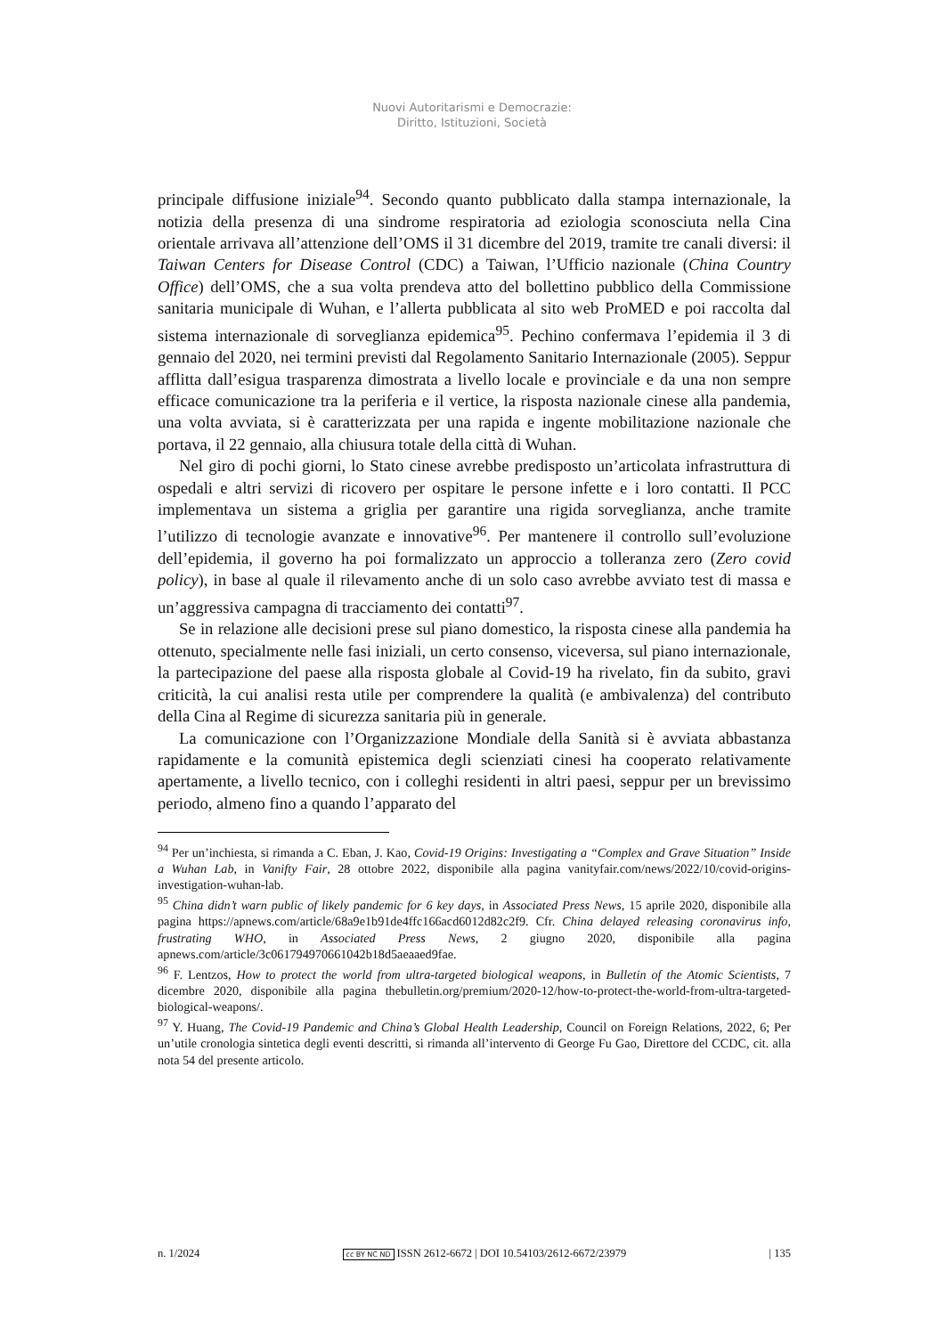Nuovi Autoritarismi e Democrazie:
Diritto, Istituzioni, Società
principale diffusione iniziale<sup>94</sup>. Secondo quanto pubblicato dalla stampa internazionale, la notizia della presenza di una sindrome respiratoria ad eziologia sconosciuta nella Cina orientale arrivava all’attenzione dell’OMS il 31 dicembre del 2019, tramite tre canali diversi: il Taiwan Centers for Disease Control (CDC) a Taiwan, l’Ufficio nazionale (China Country Office) dell’OMS, che a sua volta prendeva atto del bollettino pubblico della Commissione sanitaria municipale di Wuhan, e l’allerta pubblicata al sito web ProMED e poi raccolta dal sistema internazionale di sorveglianza epidemica<sup>95</sup>. Pechino confermava l’epidemia il 3 di gennaio del 2020, nei termini previsti dal Regolamento Sanitario Internazionale (2005). Seppur afflitta dall’esigua trasparenza dimostrata a livello locale e provinciale e da una non sempre efficace comunicazione tra la periferia e il vertice, la risposta nazionale cinese alla pandemia, una volta avviata, si è caratterizzata per una rapida e ingente mobilitazione nazionale che portava, il 22 gennaio, alla chiusura totale della città di Wuhan.
Nel giro di pochi giorni, lo Stato cinese avrebbe predisposto un’articolata infrastruttura di ospedali e altri servizi di ricovero per ospitare le persone infette e i loro contatti. Il PCC implementava un sistema a griglia per garantire una rigida sorveglianza, anche tramite l’utilizzo di tecnologie avanzate e innovative<sup>96</sup>. Per mantenere il controllo sull’evoluzione dell’epidemia, il governo ha poi formalizzato un approccio a tolleranza zero (Zero covid policy), in base al quale il rilevamento anche di un solo caso avrebbe avviato test di massa e un’aggressiva campagna di tracciamento dei contatti<sup>97</sup>.
Se in relazione alle decisioni prese sul piano domestico, la risposta cinese alla pandemia ha ottenuto, specialmente nelle fasi iniziali, un certo consenso, viceversa, sul piano internazionale, la partecipazione del paese alla risposta globale al Covid-19 ha rivelato, fin da subito, gravi criticità, la cui analisi resta utile per comprendere la qualità (e ambivalenza) del contributo della Cina al Regime di sicurezza sanitaria più in generale.
La comunicazione con l’Organizzazione Mondiale della Sanità si è avviata abbastanza rapidamente e la comunità epistemica degli scienziati cinesi ha cooperato relativamente apertamente, a livello tecnico, con i colleghi residenti in altri paesi, seppur per un brevissimo periodo, almeno fino a quando l’apparato del
<sup>94</sup> Per un’inchiesta, si rimanda a C. Eban, J. Kao, Covid-19 Origins: Investigating a “Complex and Grave Situation” Inside a Wuhan Lab, in Vanifty Fair, 28 ottobre 2022, disponibile alla pagina vanityfair.com/news/2022/10/covid-origins-investigation-wuhan-lab.
<sup>95</sup> China didn’t warn public of likely pandemic for 6 key days, in Associated Press News, 15 aprile 2020, disponibile alla pagina https://apnews.com/article/68a9e1b91de4ffc166acd6012d82c2f9. Cfr. China delayed releasing coronavirus info, frustrating WHO, in Associated Press News, 2 giugno 2020, disponibile alla pagina apnews.com/article/3c061794970661042b18d5aeaaed9fae.
<sup>96</sup> F. Lentzos, How to protect the world from ultra-targeted biological weapons, in Bulletin of the Atomic Scientists, 7 dicembre 2020, disponibile alla pagina thebulletin.org/premium/2020-12/how-to-protect-the-world-from-ultra-targeted-biological-weapons/.
<sup>97</sup> Y. Huang, The Covid-19 Pandemic and China’s Global Health Leadership, Council on Foreign Relations, 2022, 6; Per un’utile cronologia sintetica degli eventi descritti, si rimanda all’intervento di George Fu Gao, Direttore del CCDC, cit. alla nota 54 del presente articolo.
n. 1/2024 cc BY NC ND ISSN 2612-6672 | DOI 10.54103/2612-6672/23979 | 135